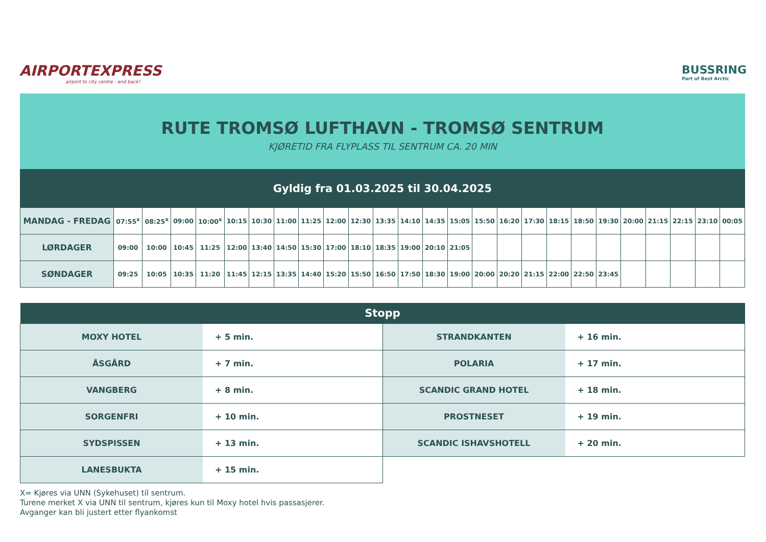AIRPORTEXPRESS
airport to city centre - and back!
BUSSRING
Part of Best Arctic
RUTE TROMSØ LUFTHAVN - TROMSØ SENTRUM
KJØRETID FRA FLYPLASS TIL SENTRUM CA. 20 MIN
Gyldig fra 01.03.2025 til 30.04.2025
| MANDAG - FREDAG | 07:55<sup>x</sup> | 08:25<sup>x</sup> | 09:00 | 10:00<sup>x</sup> | 10:15 | 10:30 | 11:00 | 11:25 | 12:00 | 12:30 | 13:35 | 14:10 | 14:35 | 15:05 | 15:50 | 16:20 | 17:30 | 18:15 | 18:50 | 19:30 | 20:00 | 21:15 | 22:15 | 23:10 | 00:05 |
| LØRDAGER | 09:00 | 10:00 | 10:45 | 11:25 | 12:00 | 13:40 | 14:50 | 15:30 | 17:00 | 18:10 | 18:35 | 19:00 | 20:10 | 21:05 | | | | | | | | | | | |
| SØNDAGER | 09:25 | 10:05 | 10:35 | 11:20 | 11:45 | 12:15 | 13:35 | 14:40 | 15:20 | 15:50 | 16:50 | 17:50 | 18:30 | 19:00 | 20:00 | 20:20 | 21:15 | 22:00 | 22:50 | 23:45 | | | | | |
| Stopp | | | |
| --- | --- | --- | --- |
| MOXY HOTEL | + 5 min. | STRANDKANTEN | + 16 min. |
| ÅSGÅRD | + 7 min. | POLARIA | + 17 min. |
| VANGBERG | + 8 min. | SCANDIC GRAND HOTEL | + 18 min. |
| SORGENFRI | + 10 min. | PROSTNESET | + 19 min. |
| SYDSPISSEN | + 13 min. | SCANDIC ISHAVSHOTELL | + 20 min. |
| LANESBUKTA | + 15 min. | | |
X= Kjøres via UNN (Sykehuset) til sentrum.
Turene merket X via UNN til sentrum, kjøres kun til Moxy hotel hvis passasjerer.
Avganger kan bli justert etter flyankomst